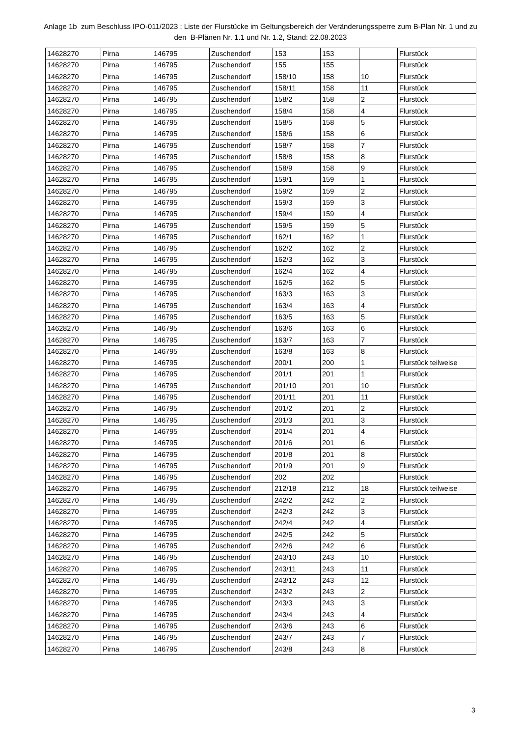Anlage 1b zum Beschluss IPO-011/2023 : Liste der Flurstücke im Geltungsbereich der Veränderungssperre zum B-Plan Nr. 1 und zu den B-Plänen Nr. 1.1 und Nr. 1.2, Stand: 22.08.2023
| 14628270 | Pirna | 146795 | Zuschendorf | 153 | 153 | | Flurstück |
| 14628270 | Pirna | 146795 | Zuschendorf | 155 | 155 | | Flurstück |
| 14628270 | Pirna | 146795 | Zuschendorf | 158/10 | 158 | 10 | Flurstück |
| 14628270 | Pirna | 146795 | Zuschendorf | 158/11 | 158 | 11 | Flurstück |
| 14628270 | Pirna | 146795 | Zuschendorf | 158/2 | 158 | 2 | Flurstück |
| 14628270 | Pirna | 146795 | Zuschendorf | 158/4 | 158 | 4 | Flurstück |
| 14628270 | Pirna | 146795 | Zuschendorf | 158/5 | 158 | 5 | Flurstück |
| 14628270 | Pirna | 146795 | Zuschendorf | 158/6 | 158 | 6 | Flurstück |
| 14628270 | Pirna | 146795 | Zuschendorf | 158/7 | 158 | 7 | Flurstück |
| 14628270 | Pirna | 146795 | Zuschendorf | 158/8 | 158 | 8 | Flurstück |
| 14628270 | Pirna | 146795 | Zuschendorf | 158/9 | 158 | 9 | Flurstück |
| 14628270 | Pirna | 146795 | Zuschendorf | 159/1 | 159 | 1 | Flurstück |
| 14628270 | Pirna | 146795 | Zuschendorf | 159/2 | 159 | 2 | Flurstück |
| 14628270 | Pirna | 146795 | Zuschendorf | 159/3 | 159 | 3 | Flurstück |
| 14628270 | Pirna | 146795 | Zuschendorf | 159/4 | 159 | 4 | Flurstück |
| 14628270 | Pirna | 146795 | Zuschendorf | 159/5 | 159 | 5 | Flurstück |
| 14628270 | Pirna | 146795 | Zuschendorf | 162/1 | 162 | 1 | Flurstück |
| 14628270 | Pirna | 146795 | Zuschendorf | 162/2 | 162 | 2 | Flurstück |
| 14628270 | Pirna | 146795 | Zuschendorf | 162/3 | 162 | 3 | Flurstück |
| 14628270 | Pirna | 146795 | Zuschendorf | 162/4 | 162 | 4 | Flurstück |
| 14628270 | Pirna | 146795 | Zuschendorf | 162/5 | 162 | 5 | Flurstück |
| 14628270 | Pirna | 146795 | Zuschendorf | 163/3 | 163 | 3 | Flurstück |
| 14628270 | Pirna | 146795 | Zuschendorf | 163/4 | 163 | 4 | Flurstück |
| 14628270 | Pirna | 146795 | Zuschendorf | 163/5 | 163 | 5 | Flurstück |
| 14628270 | Pirna | 146795 | Zuschendorf | 163/6 | 163 | 6 | Flurstück |
| 14628270 | Pirna | 146795 | Zuschendorf | 163/7 | 163 | 7 | Flurstück |
| 14628270 | Pirna | 146795 | Zuschendorf | 163/8 | 163 | 8 | Flurstück |
| 14628270 | Pirna | 146795 | Zuschendorf | 200/1 | 200 | 1 | Flurstück teilweise |
| 14628270 | Pirna | 146795 | Zuschendorf | 201/1 | 201 | 1 | Flurstück |
| 14628270 | Pirna | 146795 | Zuschendorf | 201/10 | 201 | 10 | Flurstück |
| 14628270 | Pirna | 146795 | Zuschendorf | 201/11 | 201 | 11 | Flurstück |
| 14628270 | Pirna | 146795 | Zuschendorf | 201/2 | 201 | 2 | Flurstück |
| 14628270 | Pirna | 146795 | Zuschendorf | 201/3 | 201 | 3 | Flurstück |
| 14628270 | Pirna | 146795 | Zuschendorf | 201/4 | 201 | 4 | Flurstück |
| 14628270 | Pirna | 146795 | Zuschendorf | 201/6 | 201 | 6 | Flurstück |
| 14628270 | Pirna | 146795 | Zuschendorf | 201/8 | 201 | 8 | Flurstück |
| 14628270 | Pirna | 146795 | Zuschendorf | 201/9 | 201 | 9 | Flurstück |
| 14628270 | Pirna | 146795 | Zuschendorf | 202 | 202 | | Flurstück |
| 14628270 | Pirna | 146795 | Zuschendorf | 212/18 | 212 | 18 | Flurstück teilweise |
| 14628270 | Pirna | 146795 | Zuschendorf | 242/2 | 242 | 2 | Flurstück |
| 14628270 | Pirna | 146795 | Zuschendorf | 242/3 | 242 | 3 | Flurstück |
| 14628270 | Pirna | 146795 | Zuschendorf | 242/4 | 242 | 4 | Flurstück |
| 14628270 | Pirna | 146795 | Zuschendorf | 242/5 | 242 | 5 | Flurstück |
| 14628270 | Pirna | 146795 | Zuschendorf | 242/6 | 242 | 6 | Flurstück |
| 14628270 | Pirna | 146795 | Zuschendorf | 243/10 | 243 | 10 | Flurstück |
| 14628270 | Pirna | 146795 | Zuschendorf | 243/11 | 243 | 11 | Flurstück |
| 14628270 | Pirna | 146795 | Zuschendorf | 243/12 | 243 | 12 | Flurstück |
| 14628270 | Pirna | 146795 | Zuschendorf | 243/2 | 243 | 2 | Flurstück |
| 14628270 | Pirna | 146795 | Zuschendorf | 243/3 | 243 | 3 | Flurstück |
| 14628270 | Pirna | 146795 | Zuschendorf | 243/4 | 243 | 4 | Flurstück |
| 14628270 | Pirna | 146795 | Zuschendorf | 243/6 | 243 | 6 | Flurstück |
| 14628270 | Pirna | 146795 | Zuschendorf | 243/7 | 243 | 7 | Flurstück |
| 14628270 | Pirna | 146795 | Zuschendorf | 243/8 | 243 | 8 | Flurstück |
3